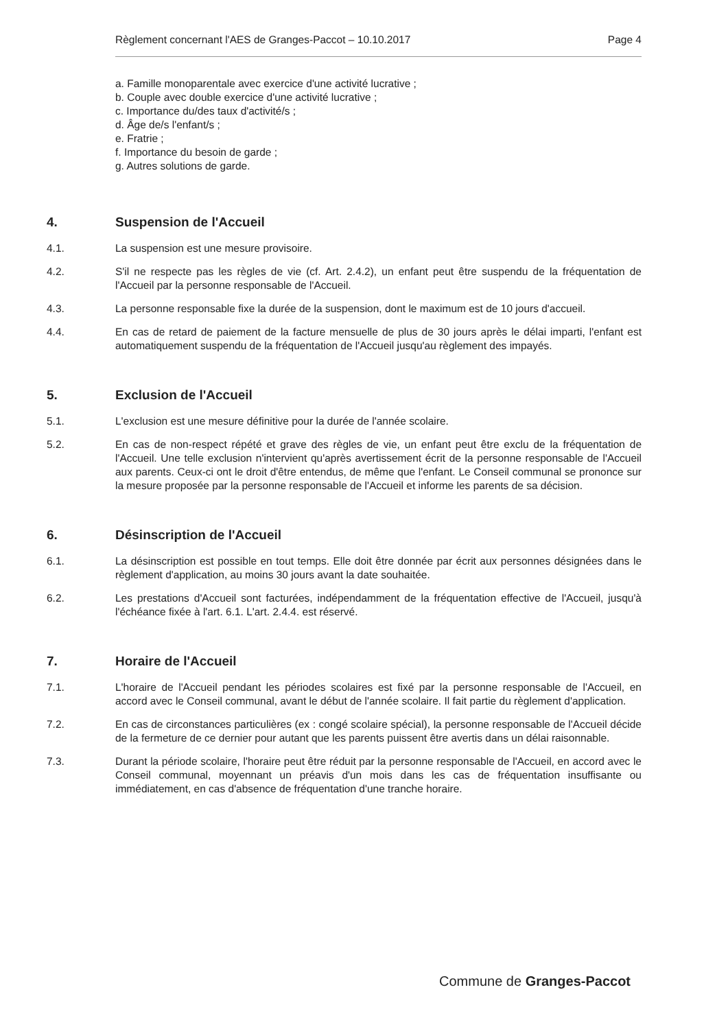Règlement concernant l'AES de Granges-Paccot – 10.10.2017 Page 4
a. Famille monoparentale avec exercice d'une activité lucrative ;
b. Couple avec double exercice d'une activité lucrative ;
c. Importance du/des taux d'activité/s ;
d. Âge de/s l'enfant/s ;
e. Fratrie ;
f. Importance du besoin de garde ;
g. Autres solutions de garde.
4. Suspension de l'Accueil
4.1. La suspension est une mesure provisoire.
4.2. S'il ne respecte pas les règles de vie (cf. Art. 2.4.2), un enfant peut être suspendu de la fréquentation de l'Accueil par la personne responsable de l'Accueil.
4.3. La personne responsable fixe la durée de la suspension, dont le maximum est de 10 jours d'accueil.
4.4. En cas de retard de paiement de la facture mensuelle de plus de 30 jours après le délai imparti, l'enfant est automatiquement suspendu de la fréquentation de l'Accueil jusqu'au règlement des impayés.
5. Exclusion de l'Accueil
5.1. L'exclusion est une mesure définitive pour la durée de l'année scolaire.
5.2. En cas de non-respect répété et grave des règles de vie, un enfant peut être exclu de la fréquentation de l'Accueil. Une telle exclusion n'intervient qu'après avertissement écrit de la personne responsable de l'Accueil aux parents. Ceux-ci ont le droit d'être entendus, de même que l'enfant. Le Conseil communal se prononce sur la mesure proposée par la personne responsable de l'Accueil et informe les parents de sa décision.
6. Désinscription de l'Accueil
6.1. La désinscription est possible en tout temps. Elle doit être donnée par écrit aux personnes désignées dans le règlement d'application, au moins 30 jours avant la date souhaitée.
6.2. Les prestations d'Accueil sont facturées, indépendamment de la fréquentation effective de l'Accueil, jusqu'à l'échéance fixée à l'art. 6.1. L'art. 2.4.4. est réservé.
7. Horaire de l'Accueil
7.1. L'horaire de l'Accueil pendant les périodes scolaires est fixé par la personne responsable de l'Accueil, en accord avec le Conseil communal, avant le début de l'année scolaire. Il fait partie du règlement d'application.
7.2. En cas de circonstances particulières (ex : congé scolaire spécial), la personne responsable de l'Accueil décide de la fermeture de ce dernier pour autant que les parents puissent être avertis dans un délai raisonnable.
7.3. Durant la période scolaire, l'horaire peut être réduit par la personne responsable de l'Accueil, en accord avec le Conseil communal, moyennant un préavis d'un mois dans les cas de fréquentation insuffisante ou immédiatement, en cas d'absence de fréquentation d'une tranche horaire.
Commune de Granges-Paccot